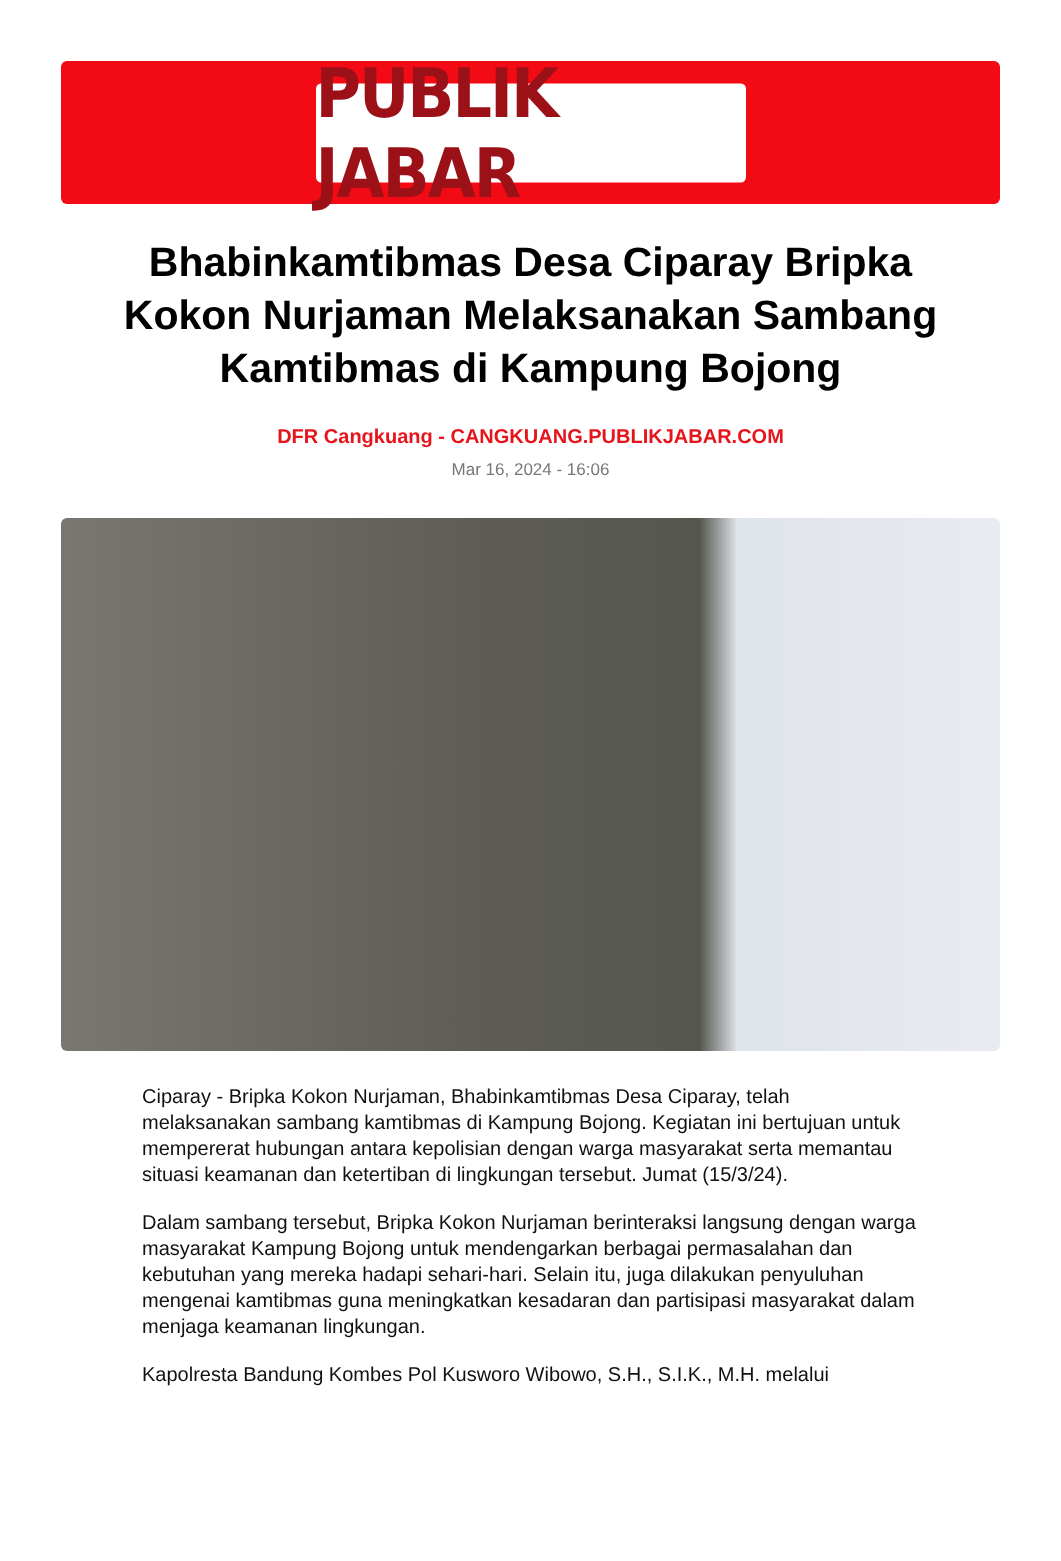PUBLIK JABAR
Bhabinkamtibmas Desa Ciparay Bripka Kokon Nurjaman Melaksanakan Sambang Kamtibmas di Kampung Bojong
DFR Cangkuang - CANGKUANG.PUBLIKJABAR.COM
Mar 16, 2024 - 16:06
Ciparay - Bripka Kokon Nurjaman, Bhabinkamtibmas Desa Ciparay, telah melaksanakan sambang kamtibmas di Kampung Bojong. Kegiatan ini bertujuan untuk mempererat hubungan antara kepolisian dengan warga masyarakat serta memantau situasi keamanan dan ketertiban di lingkungan tersebut. Jumat (15/3/24).
Dalam sambang tersebut, Bripka Kokon Nurjaman berinteraksi langsung dengan warga masyarakat Kampung Bojong untuk mendengarkan berbagai permasalahan dan kebutuhan yang mereka hadapi sehari-hari. Selain itu, juga dilakukan penyuluhan mengenai kamtibmas guna meningkatkan kesadaran dan partisipasi masyarakat dalam menjaga keamanan lingkungan.
Kapolresta Bandung Kombes Pol Kusworo Wibowo, S.H., S.I.K., M.H. melalui